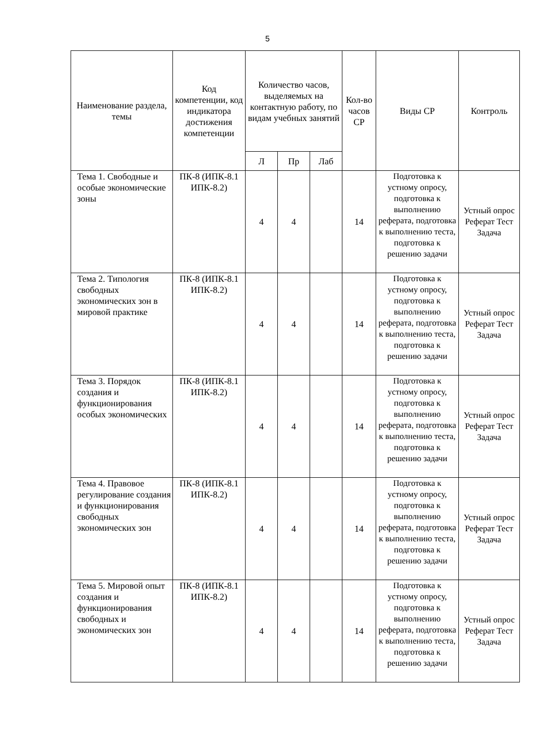5
| Наименование раздела, темы | Код компетенции, код индикатора достижения компетенции | Количество часов, выделяемых на контактную работу, по видам учебных занятий | | | Кол-во часов СР | Виды СР | Контроль |
| --- | --- | --- | --- | --- | --- | --- | --- |
| | | Л | Пр | Лаб | | | |
| Тема 1. Свободные и особые экономические зоны | ПК-8 (ИПК-8.1 ИПК-8.2) | 4 | 4 | | 14 | Подготовка к устному опросу, подготовка к выполнению реферата, подготовка к выполнению теста, подготовка к решению задачи | Устный опрос Реферат Тест Задача |
| Тема 2. Типология свободных экономических зон в мировой практике | ПК-8 (ИПК-8.1 ИПК-8.2) | 4 | 4 | | 14 | Подготовка к устному опросу, подготовка к выполнению реферата, подготовка к выполнению теста, подготовка к решению задачи | Устный опрос Реферат Тест Задача |
| Тема 3. Порядок создания и функционирования особых экономических | ПК-8 (ИПК-8.1 ИПК-8.2) | 4 | 4 | | 14 | Подготовка к устному опросу, подготовка к выполнению реферата, подготовка к выполнению теста, подготовка к решению задачи | Устный опрос Реферат Тест Задача |
| Тема 4. Правовое регулирование создания и функционирования свободных экономических зон | ПК-8 (ИПК-8.1 ИПК-8.2) | 4 | 4 | | 14 | Подготовка к устному опросу, подготовка к выполнению реферата, подготовка к выполнению теста, подготовка к решению задачи | Устный опрос Реферат Тест Задача |
| Тема 5. Мировой опыт создания и функционирования свободных и экономических зон | ПК-8 (ИПК-8.1 ИПК-8.2) | 4 | 4 | | 14 | Подготовка к устному опросу, подготовка к выполнению реферата, подготовка к выполнению теста, подготовка к решению задачи | Устный опрос Реферат Тест Задача |